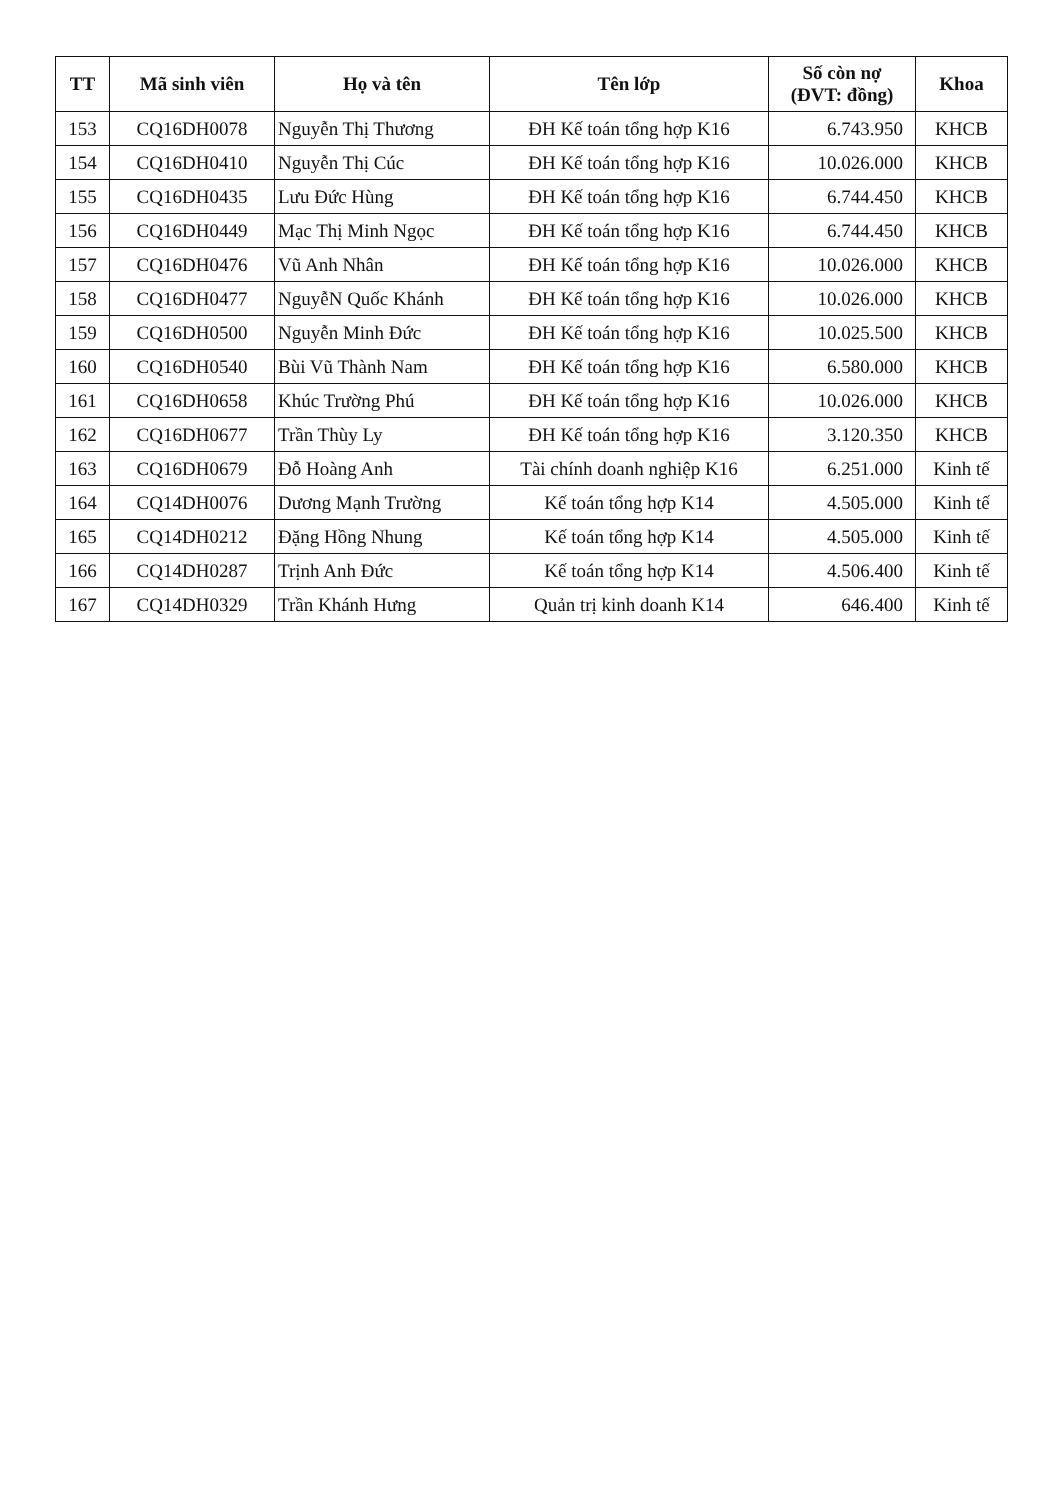| TT | Mã sinh viên | Họ và tên | Tên lớp | Số còn nợ (ĐVT: đồng) | Khoa |
| --- | --- | --- | --- | --- | --- |
| 153 | CQ16DH0078 | Nguyễn Thị Thương | ĐH Kế toán tổng hợp K16 | 6.743.950 | KHCB |
| 154 | CQ16DH0410 | Nguyễn Thị Cúc | ĐH Kế toán tổng hợp K16 | 10.026.000 | KHCB |
| 155 | CQ16DH0435 | Lưu Đức Hùng | ĐH Kế toán tổng hợp K16 | 6.744.450 | KHCB |
| 156 | CQ16DH0449 | Mạc Thị Minh Ngọc | ĐH Kế toán tổng hợp K16 | 6.744.450 | KHCB |
| 157 | CQ16DH0476 | Vũ Anh Nhân | ĐH Kế toán tổng hợp K16 | 10.026.000 | KHCB |
| 158 | CQ16DH0477 | NguyễN Quốc Khánh | ĐH Kế toán tổng hợp K16 | 10.026.000 | KHCB |
| 159 | CQ16DH0500 | Nguyễn Minh Đức | ĐH Kế toán tổng hợp K16 | 10.025.500 | KHCB |
| 160 | CQ16DH0540 | Bùi Vũ Thành Nam | ĐH Kế toán tổng hợp K16 | 6.580.000 | KHCB |
| 161 | CQ16DH0658 | Khúc Trường Phú | ĐH Kế toán tổng hợp K16 | 10.026.000 | KHCB |
| 162 | CQ16DH0677 | Trần Thùy Ly | ĐH Kế toán tổng hợp K16 | 3.120.350 | KHCB |
| 163 | CQ16DH0679 | Đỗ Hoàng Anh | Tài chính doanh nghiệp K16 | 6.251.000 | Kinh tế |
| 164 | CQ14DH0076 | Dương Mạnh Trường | Kế toán tổng hợp K14 | 4.505.000 | Kinh tế |
| 165 | CQ14DH0212 | Đặng Hồng Nhung | Kế toán tổng hợp K14 | 4.505.000 | Kinh tế |
| 166 | CQ14DH0287 | Trịnh Anh Đức | Kế toán tổng hợp K14 | 4.506.400 | Kinh tế |
| 167 | CQ14DH0329 | Trần Khánh Hưng | Quản trị kinh doanh K14 | 646.400 | Kinh tế |